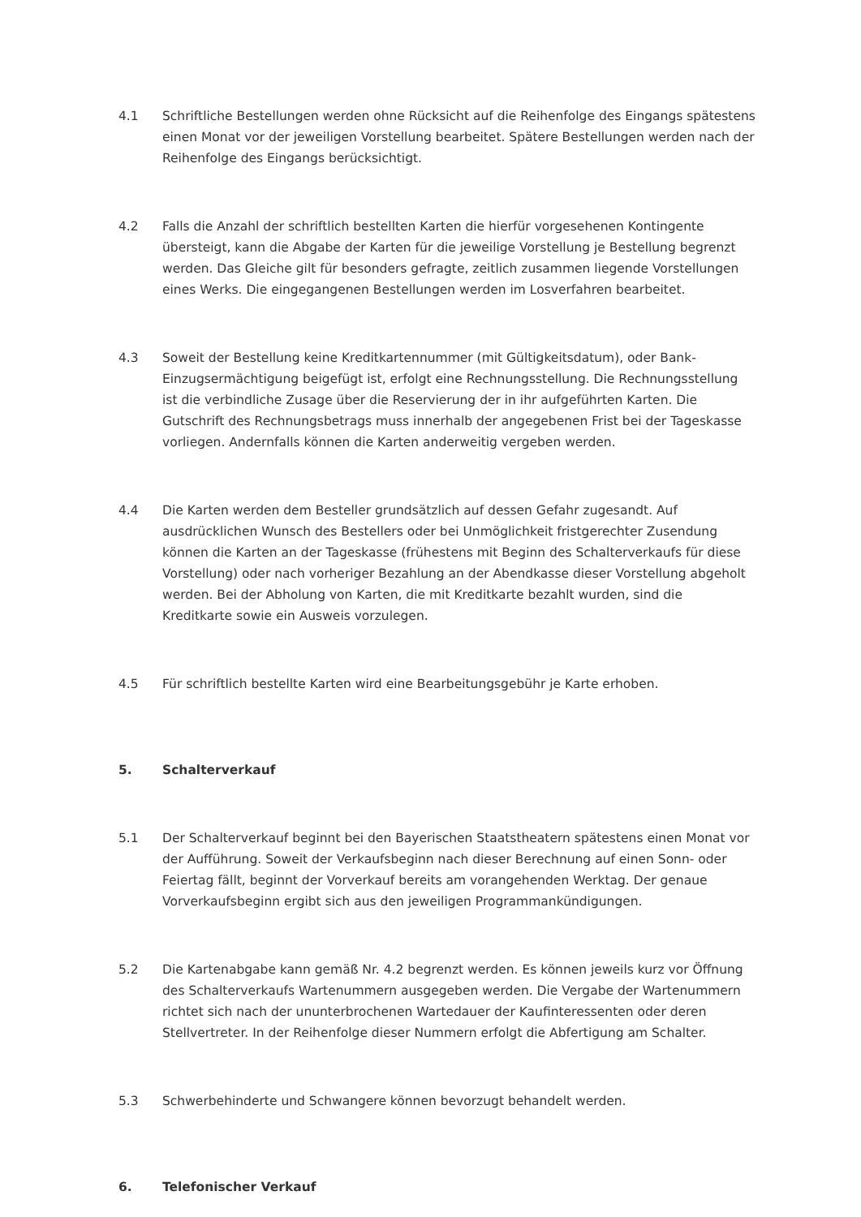4.1 Schriftliche Bestellungen werden ohne Rücksicht auf die Reihenfolge des Eingangs spätestens einen Monat vor der jeweiligen Vorstellung bearbeitet. Spätere Bestellungen werden nach der Reihenfolge des Eingangs berücksichtigt.
4.2 Falls die Anzahl der schriftlich bestellten Karten die hierfür vorgesehenen Kontingente übersteigt, kann die Abgabe der Karten für die jeweilige Vorstellung je Bestellung begrenzt werden. Das Gleiche gilt für besonders gefragte, zeitlich zusammen liegende Vorstellungen eines Werks. Die eingegangenen Bestellungen werden im Losverfahren bearbeitet.
4.3 Soweit der Bestellung keine Kreditkartennummer (mit Gültigkeitsdatum), oder Bank-Einzugsermächtigung beigefügt ist, erfolgt eine Rechnungsstellung. Die Rechnungsstellung ist die verbindliche Zusage über die Reservierung der in ihr aufgeführten Karten. Die Gutschrift des Rechnungsbetrags muss innerhalb der angegebenen Frist bei der Tageskasse vorliegen. Andernfalls können die Karten anderweitig vergeben werden.
4.4 Die Karten werden dem Besteller grundsätzlich auf dessen Gefahr zugesandt. Auf ausdrücklichen Wunsch des Bestellers oder bei Unmöglichkeit fristgerechter Zusendung können die Karten an der Tageskasse (frühestens mit Beginn des Schalterverkaufs für diese Vorstellung) oder nach vorheriger Bezahlung an der Abendkasse dieser Vorstellung abgeholt werden. Bei der Abholung von Karten, die mit Kreditkarte bezahlt wurden, sind die Kreditkarte sowie ein Ausweis vorzulegen.
4.5 Für schriftlich bestellte Karten wird eine Bearbeitungsgebühr je Karte erhoben.
5. Schalterverkauf
5.1 Der Schalterverkauf beginnt bei den Bayerischen Staatstheatern spätestens einen Monat vor der Aufführung. Soweit der Verkaufsbeginn nach dieser Berechnung auf einen Sonn- oder Feiertag fällt, beginnt der Vorverkauf bereits am vorangehenden Werktag. Der genaue Vorverkaufsbeginn ergibt sich aus den jeweiligen Programmankündigungen.
5.2 Die Kartenabgabe kann gemäß Nr. 4.2 begrenzt werden. Es können jeweils kurz vor Öffnung des Schalterverkaufs Wartenummern ausgegeben werden. Die Vergabe der Wartenummern richtet sich nach der ununterbrochenen Wartedauer der Kaufinteressenten oder deren Stellvertreter. In der Reihenfolge dieser Nummern erfolgt die Abfertigung am Schalter.
5.3 Schwerbehinderte und Schwangere können bevorzugt behandelt werden.
6. Telefonischer Verkauf